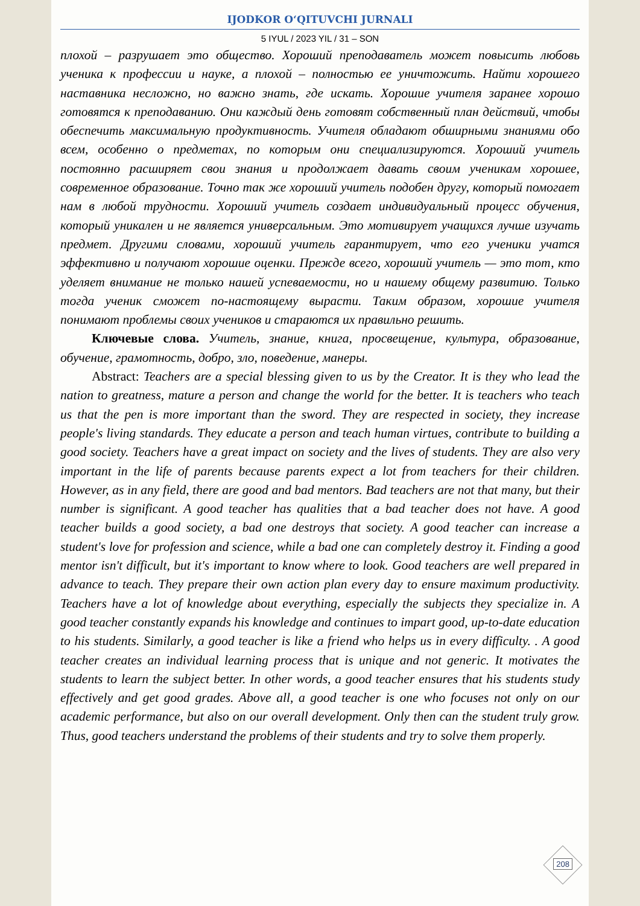IJODKOR O‘QITUVCHI JURNALI
5 IYUL / 2023 YIL / 31 – SON
плохой – разрушает это общество. Хороший преподаватель может повысить любовь ученика к профессии и науке, а плохой – полностью ее уничтожить. Найти хорошего наставника несложно, но важно знать, где искать. Хорошие учителя заранее хорошо готовятся к преподаванию. Они каждый день готовят собственный план действий, чтобы обеспечить максимальную продуктивность. Учителя обладают обширными знаниями обо всем, особенно о предметах, по которым они специализируются. Хороший учитель постоянно расширяет свои знания и продолжает давать своим ученикам хорошее, современное образование. Точно так же хороший учитель подобен другу, который помогает нам в любой трудности. Хороший учитель создает индивидуальный процесс обучения, который уникален и не является универсальным. Это мотивирует учащихся лучше изучать предмет. Другими словами, хороший учитель гарантирует, что его ученики учатся эффективно и получают хорошие оценки. Прежде всего, хороший учитель — это тот, кто уделяет внимание не только нашей успеваемости, но и нашему общему развитию. Только тогда ученик сможет по-настоящему вырасти. Таким образом, хорошие учителя понимают проблемы своих учеников и стараются их правильно решить.
Ключевые слова. Учитель, знание, книга, просвещение, культура, образование, обучение, грамотность, добро, зло, поведение, манеры.
Abstract: Teachers are a special blessing given to us by the Creator. It is they who lead the nation to greatness, mature a person and change the world for the better. It is teachers who teach us that the pen is more important than the sword. They are respected in society, they increase people's living standards. They educate a person and teach human virtues, contribute to building a good society. Teachers have a great impact on society and the lives of students. They are also very important in the life of parents because parents expect a lot from teachers for their children. However, as in any field, there are good and bad mentors. Bad teachers are not that many, but their number is significant. A good teacher has qualities that a bad teacher does not have. A good teacher builds a good society, a bad one destroys that society. A good teacher can increase a student's love for profession and science, while a bad one can completely destroy it. Finding a good mentor isn't difficult, but it's important to know where to look. Good teachers are well prepared in advance to teach. They prepare their own action plan every day to ensure maximum productivity. Teachers have a lot of knowledge about everything, especially the subjects they specialize in. A good teacher constantly expands his knowledge and continues to impart good, up-to-date education to his students. Similarly, a good teacher is like a friend who helps us in every difficulty. . A good teacher creates an individual learning process that is unique and not generic. It motivates the students to learn the subject better. In other words, a good teacher ensures that his students study effectively and get good grades. Above all, a good teacher is one who focuses not only on our academic performance, but also on our overall development. Only then can the student truly grow. Thus, good teachers understand the problems of their students and try to solve them properly.
208